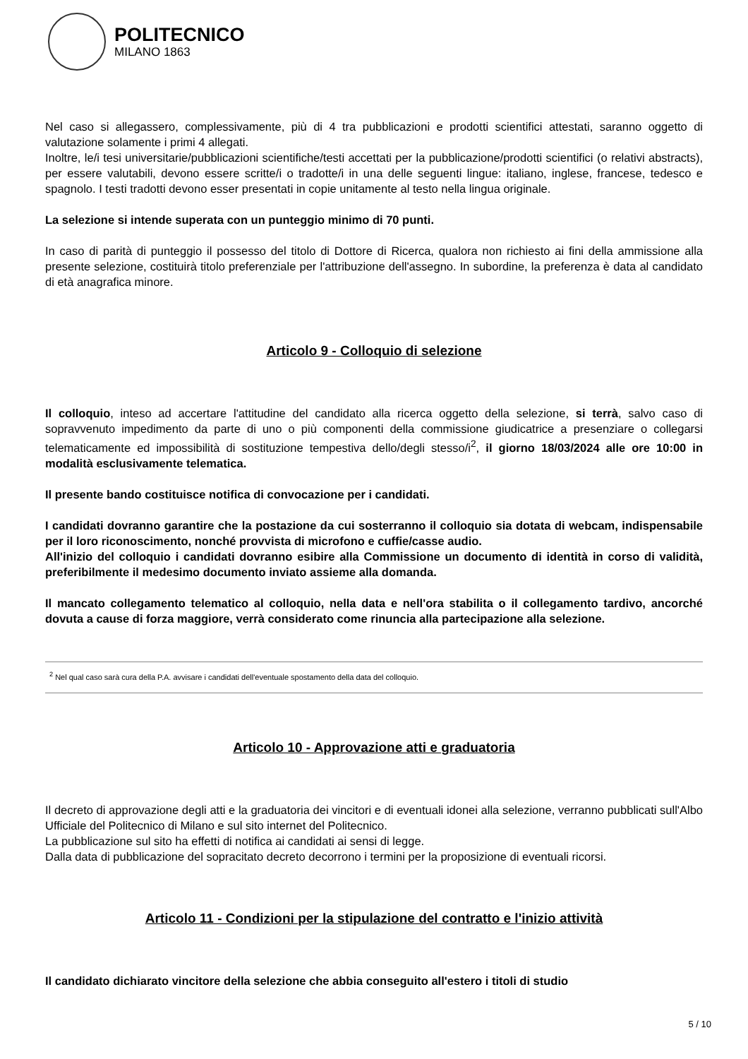POLITECNICO
MILANO 1863
Nel caso si allegassero, complessivamente, più di 4 tra pubblicazioni e prodotti scientifici attestati, saranno oggetto di valutazione solamente i primi 4 allegati.
Inoltre, le/i tesi universitarie/pubblicazioni scientifiche/testi accettati per la pubblicazione/prodotti scientifici (o relativi abstracts), per essere valutabili, devono essere scritte/i o tradotte/i in una delle seguenti lingue: italiano, inglese, francese, tedesco e spagnolo. I testi tradotti devono esser presentati in copie unitamente al testo nella lingua originale.
La selezione si intende superata con un punteggio minimo di 70 punti.
In caso di parità di punteggio il possesso del titolo di Dottore di Ricerca, qualora non richiesto ai fini della ammissione alla presente selezione, costituirà titolo preferenziale per l'attribuzione dell'assegno. In subordine, la preferenza è data al candidato di età anagrafica minore.
Articolo 9 - Colloquio di selezione
Il colloquio, inteso ad accertare l'attitudine del candidato alla ricerca oggetto della selezione, si terrà, salvo caso di sopravvenuto impedimento da parte di uno o più componenti della commissione giudicatrice a presenziare o collegarsi telematicamente ed impossibilità di sostituzione tempestiva dello/degli stesso/i<sup>2</sup>, il giorno 18/03/2024 alle ore 10:00 in modalità esclusivamente telematica.
Il presente bando costituisce notifica di convocazione per i candidati.
I candidati dovranno garantire che la postazione da cui sosterranno il colloquio sia dotata di webcam, indispensabile per il loro riconoscimento, nonché provvista di microfono e cuffie/casse audio.
All'inizio del colloquio i candidati dovranno esibire alla Commissione un documento di identità in corso di validità, preferibilmente il medesimo documento inviato assieme alla domanda.
Il mancato collegamento telematico al colloquio, nella data e nell'ora stabilita o il collegamento tardivo, ancorché dovuta a cause di forza maggiore, verrà considerato come rinuncia alla partecipazione alla selezione.
<sup>2</sup> Nel qual caso sarà cura della P.A. avvisare i candidati dell'eventuale spostamento della data del colloquio.
Articolo 10 - Approvazione atti e graduatoria
Il decreto di approvazione degli atti e la graduatoria dei vincitori e di eventuali idonei alla selezione, verranno pubblicati sull'Albo Ufficiale del Politecnico di Milano e sul sito internet del Politecnico.
La pubblicazione sul sito ha effetti di notifica ai candidati ai sensi di legge.
Dalla data di pubblicazione del sopracitato decreto decorrono i termini per la proposizione di eventuali ricorsi.
Articolo 11 - Condizioni per la stipulazione del contratto e l'inizio attività
Il candidato dichiarato vincitore della selezione che abbia conseguito all'estero i titoli di studio
5 / 10